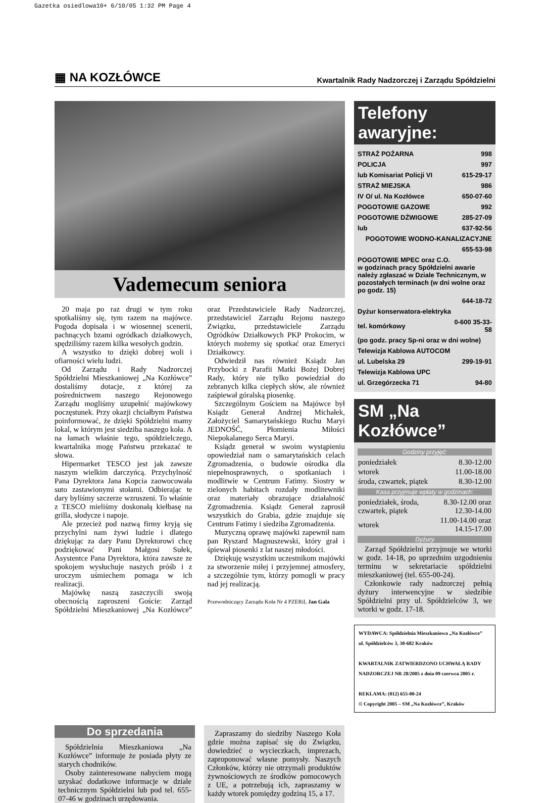Gazetka osiedlowa10+ 6/10/05 1:32 PM Page 4
▦ NA KOZŁÓWCE Kwartalnik Rady Nadzorczej i Zarządu Spółdzielni
Vademecum seniora
20 maja po raz drugi w tym roku spotkaliśmy się, tym razem na majówce. Pogoda dopisała i w wiosennej scenerii, pachnących bzami ogródkach działkowych, spędziliśmy razem kilka wesołych godzin.
A wszystko to dzięki dobrej woli i ofiarności wielu ludzi.
Od Zarządu i Rady Nadzorczej Spółdzielni Mieszkaniowej „Na Kozłówce” dostaliśmy dotacje, z której za pośrednictwem naszego Rejonowego Zarządu mogliśmy uzupełnić majówkowy poczęstunek. Przy okazji chciałbym Państwa poinformować, że dzięki Spółdzielni mamy lokal, w którym jest siedziba naszego koła. A na łamach właśnie tego, spółdzielczego, kwartalnika mogę Państwu przekazać te słowa.
Hipermarket TESCO jest jak zawsze naszym wielkim darczyńcą. Przychylność Pana Dyrektora Jana Kopcia zaowocowała suto zastawionymi stołami. Odbierając te dary byliśmy szczerze wzruszeni. To właśnie z TESCO mieliśmy doskonałą kiełbasę na grilla, słodycze i napoje.
Ale przecież pod nazwą firmy kryją się przychylni nam żywi ludzie i dlatego dziękując za dary Panu Dyrektorowi chcę podziękować Pani Małgosi Sułek, Asystentce Pana Dyrektora, która zawsze ze spokojem wysłuchuje naszych próśb i z uroczym uśmiechem pomaga w ich realizacji.
Majówkę naszą zaszczycili swoją obecnością zaproszeni Goście: Zarząd Spółdzielni Mieszkaniowej „Na Kozłówce” oraz Przedstawiciele Rady Nadzorczej, przedstawiciel Zarządu Rejonu naszego Związku, przedstawiciele Zarządu Ogródków Działkowych PKP Prokocim, w których możemy się spotkać oraz Emeryci Działkowcy.
Odwiedził nas również Ksiądz Jan Przybocki z Parafii Matki Bożej Dobrej Rady, który nie tylko powiedział do zebranych kilka ciepłych słów, ale również zaśpiewał góralską piosenkę.
Szczególnym Gościem na Majówce był Ksiądz Generał Andrzej Michałek, Założyciel Samarytańskiego Ruchu Maryi JEDNOŚĆ, Płomienia Miłości Niepokalanego Serca Maryi.
Ksiądz generał w swoim wystąpieniu opowiedział nam o samarytańskich celach Zgromadzenia, o budowie ośrodka dla niepełnosprawnych, o spotkaniach i modlitwie w Centrum Fatimy. Siostry w zielonych habitach rozdały modlitewniki oraz materiały obrazujące działalność Zgromadzenia. Ksiądz Generał zaprosił wszystkich do Grabia, gdzie znajduje się Centrum Fatimy i siedziba Zgromadzenia.
Muzyczną oprawę majówki zapewnił nam pan Ryszard Magnuszewski, który grał i śpiewał piosenki z lat naszej młodości.
Dziękuję wszystkim uczestnikom majówki za stworzenie miłej i przyjemnej atmosfery, a szczególnie tym, którzy pomogli w pracy nad jej realizacją.
Przewodniczący Zarządu Koła Nr 4 PZERiI, Jan Gala
Telefony awaryjne:
| STRAŻ POŻARNA | 998 |
| POLICJA | 997 |
| lub Komisariat Policji VI | 615-29-17 |
| STRAŻ MIEJSKA | 986 |
| IV O/ ul. Na Kozłówce | 650-07-60 |
| POGOTOWIE GAZOWE | 992 |
| POGOTOWIE DŹWIGOWE | 285-27-09 |
| lub | 637-92-56 |
| POGOTOWIE WODNO-KANALIZACYJNE | |
| | 655-53-98 |
| POGOTOWIE MPEC oraz C.O. w godzinach pracy Spółdzielni awarie należy zgłaszać w Dziale Technicznym, w pozostałych terminach (w dni wolne oraz po godz. 15) | |
| | 644-18-72 |
| Dyżur konserwatora-elektryka | |
| tel. komórkowy | 0-600 35-33-58 |
| (po godz. pracy Sp-ni oraz w dni wolne) | |
| Telewizja Kablowa AUTOCOM | |
| ul. Lubelska 29 | 299-19-91 |
| Telewizja Kablowa UPC | |
| ul. Grzegórzecka 71 | 94-80 |
SM „Na Kozłówce”
Godziny przyjęć:
| poniedziałek | 8.30-12.00 |
| wtorek | 11.00-18.00 |
| środa, czwartek, piątek | 8.30-12.00 |
Kasa przyjmuje wpłaty w godzinach:
| poniedziałek, środa, czwartek, piątek | 8.30-12.00 oraz 12.30-14.00 |
| wtorek | 11.00-14.00 oraz 14.15-17.00 |
Dyżury
Zarząd Spółdzielni przyjmuje we wtorki w godz. 14-18, po uprzednim uzgodnieniu terminu w sekretariacie spółdzielni mieszkaniowej (tel. 655-00-24).
Członkowie rady nadzorczej pełnią dyżury interwencyjne w siedzibie Spółdzielni przy ul. Spółdzielców 3, we wtorki w godz. 17-18.
WYDAWCA: Spółdzielnia Mieszkaniowa „Na Kozłówce”
ul. Spółdzielców 3, 30-682 Kraków
KWARTALNIK ZATWIERDZONO UCHWAŁĄ RADY NADZORCZEJ NR 28/2005 z dnia 09 czerwca 2005 r.
REKLAMA: (012) 655-00-24
© Copyright 2005 – SM „Na Kozłówce”, Kraków
Do sprzedania
Spółdzielnia Mieszkaniowa „Na Kozłówce” informuje że posiada płyty ze starych chodników.
Osoby zainteresowane nabyciem mogą uzyskać dodatkowe informacje w dziale technicznym Spółdzielni lub pod tel. 655-07-46 w godzinach urzędowania.
Zapraszamy do siedziby Naszego Koła gdzie można zapisać się do Związku, dowiedzieć o wycieczkach, imprezach, zaproponować własne pomysły. Naszych Członków, którzy nie otrzymali produktów żywnościowych ze środków pomocowych z UE, a potrzebują ich, zapraszamy w każdy wtorek pomiędzy godziną 15, a 17.